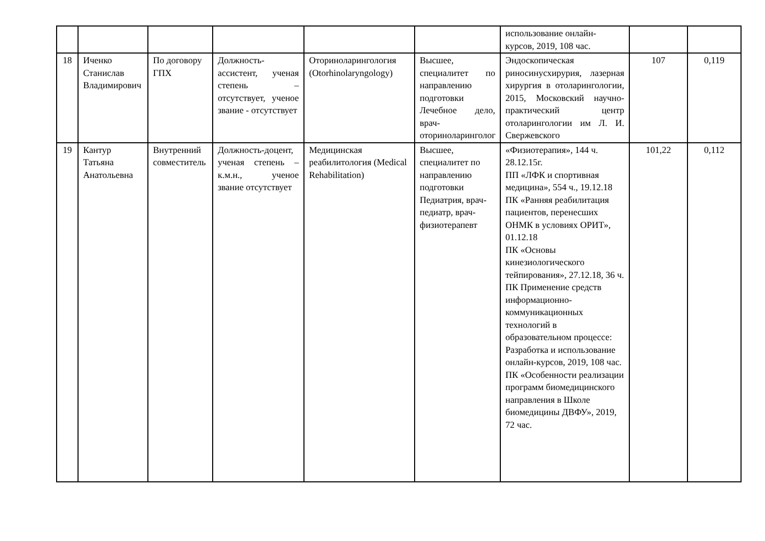| | | | | | | использование онлайн-курсов, 2019, 108 час. | | |
| 18 | Иченко Станислав Владимирович | По договору ГПХ | Должность-ассистент, ученая степень – отсутствует, ученое звание - отсутствует | Оториноларингология (Otorhinolaryngology) | Высшее, специалитет по направлению подготовки Лечебное дело, врач-оториноларинголог | Эндоскопическая риносинусхирурия, лазерная хирургия в отоларингологии, 2015, Московский научно-практический центр отоларингологии им Л. И. Свержевского | 107 | 0,119 |
| 19 | Кантур Татьяна Анатольевна | Внутренний совместитель | Должность-доцент, ученая степень – к.м.н., ученое звание отсутствует | Медицинская реабилитология (Medical Rehabilitation) | Высшее, специалитет по направлению подготовки Педиатрия, врач-педиатр, врач-физиотерапевт | «Физиотерапия», 144 ч. 28.12.15г. ПП «ЛФК и спортивная медицина», 554 ч., 19.12.18 ПК «Ранняя реабилитация пациентов, перенесших ОНМК в условиях ОРИТ», 01.12.18 ПК «Основы кинезиологического тейпирования», 27.12.18, 36 ч. ПК Применение средств информационно-коммуникационных технологий в образовательном процессе: Разработка и использование онлайн-курсов, 2019, 108 час. ПК «Особенности реализации программ биомедицинского направления в Школе биомедицины ДВФУ», 2019, 72 час. | 101,22 | 0,112 |